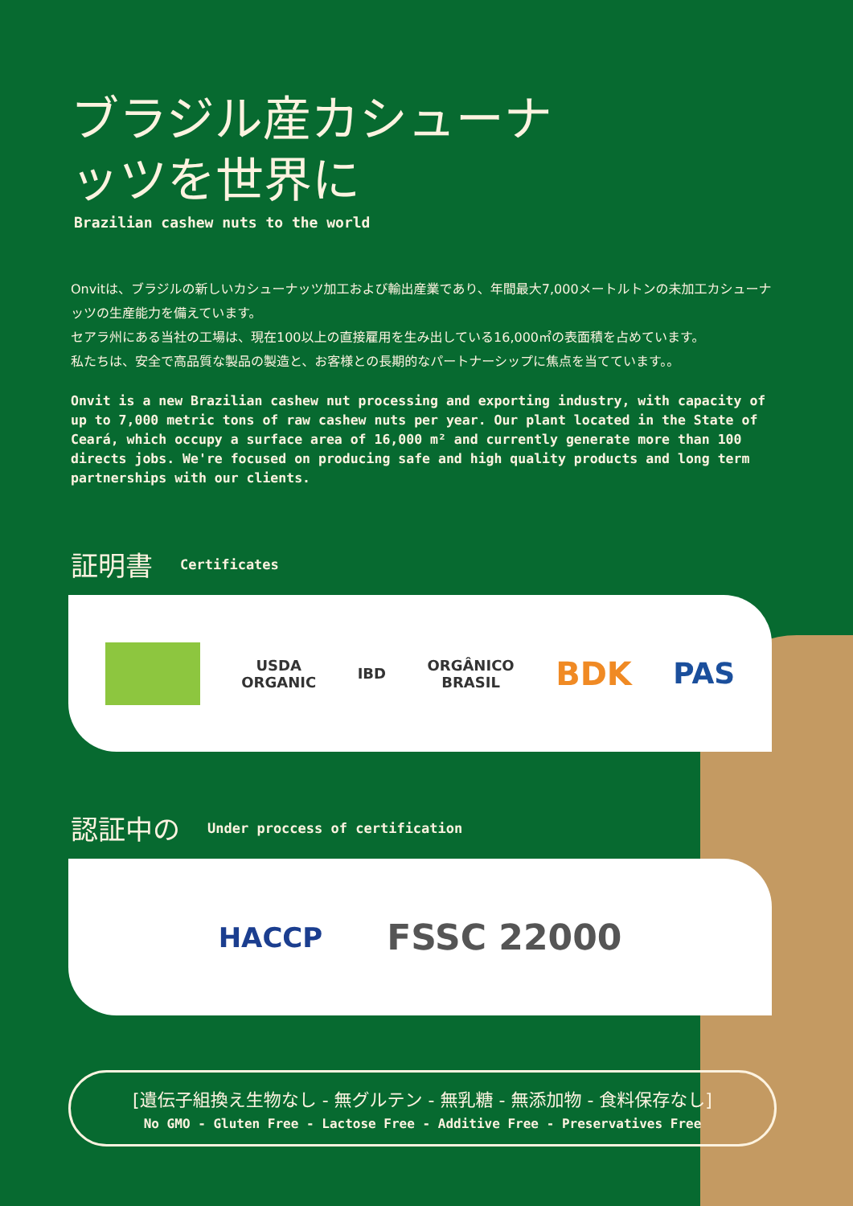ブラジル産カシューナッツを世界に
Brazilian cashew nuts to the world
Onvitは、ブラジルの新しいカシューナッツ加工および輸出産業であり、年間最大7,000メートルトンの未加工カシューナッツの生産能力を備えています。
セアラ州にある当社の工場は、現在100以上の直接雇用を生み出している16,000㎡の表面積を占めています。
私たちは、安全で高品質な製品の製造と、お客様との長期的なパートナーシップに焦点を当てています。。
Onvit is a new Brazilian cashew nut processing and exporting industry, with capacity of up to 7,000 metric tons of raw cashew nuts per year. Our plant located in the State of Ceará, which occupy a surface area of 16,000 m² and currently generate more than 100 directs jobs. We're focused on producing safe and high quality products and long term partnerships with our clients.
証明書 Certificates
USDA
ORGANIC
IBD
ORGÂNICO
BRASIL
BDK PAS
認証中の Under proccess of certification
HACCP
FSSC 22000
[遺伝子組換え生物なし - 無グルテン - 無乳糖 - 無添加物 - 食料保存なし]
No GMO - Gluten Free - Lactose Free - Additive Free - Preservatives Free